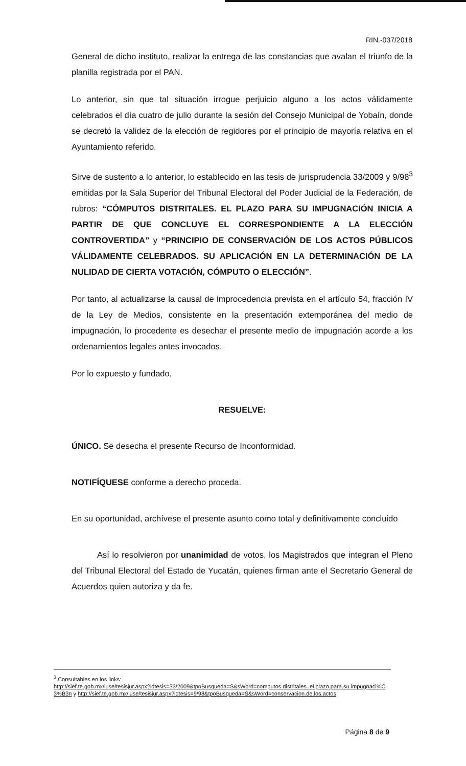RIN.-037/2018
General de dicho instituto, realizar la entrega de las constancias que avalan el triunfo de la planilla registrada por el PAN.
Lo anterior, sin que tal situación irrogue perjuicio alguno a los actos válidamente celebrados el día cuatro de julio durante la sesión del Consejo Municipal de Yobaín, donde se decretó la validez de la elección de regidores por el principio de mayoría relativa en el Ayuntamiento referido.
Sirve de sustento a lo anterior, lo establecido en las tesis de jurisprudencia 33/2009 y 9/98<sup>3</sup> emitidas por la Sala Superior del Tribunal Electoral del Poder Judicial de la Federación, de rubros: “CÓMPUTOS DISTRITALES. EL PLAZO PARA SU IMPUGNACIÓN INICIA A PARTIR DE QUE CONCLUYE EL CORRESPONDIENTE A LA ELECCIÓN CONTROVERTIDA” y “PRINCIPIO DE CONSERVACIÓN DE LOS ACTOS PÚBLICOS VÁLIDAMENTE CELEBRADOS. SU APLICACIÓN EN LA DETERMINACIÓN DE LA NULIDAD DE CIERTA VOTACIÓN, CÓMPUTO O ELECCIÓN”.
Por tanto, al actualizarse la causal de improcedencia prevista en el artículo 54, fracción IV de la Ley de Medios, consistente en la presentación extemporánea del medio de impugnación, lo procedente es desechar el presente medio de impugnación acorde a los ordenamientos legales antes invocados.
Por lo expuesto y fundado,
RESUELVE:
ÚNICO. Se desecha el presente Recurso de Inconformidad.
NOTIFÍQUESE conforme a derecho proceda.
En su oportunidad, archívese el presente asunto como total y definitivamente concluido
Así lo resolvieron por unanimidad de votos, los Magistrados que integran el Pleno del Tribunal Electoral del Estado de Yucatán, quienes firman ante el Secretario General de Acuerdos quien autoriza y da fe.
<sup>3</sup> Consultables en los links:
http://sief.te.gob.mx/iuse/tesisjur.aspx?idtesis=33/2009&tpoBusqueda=S&sWord=computos.distritales..el.plazo.para.su.impugnaci%C3%B3n y http://sief.te.gob.mx/iuse/tesisjur.aspx?idtesis=9/98&tpoBusqueda=S&sWord=conservacion.de.los.actos
Página 8 de 9